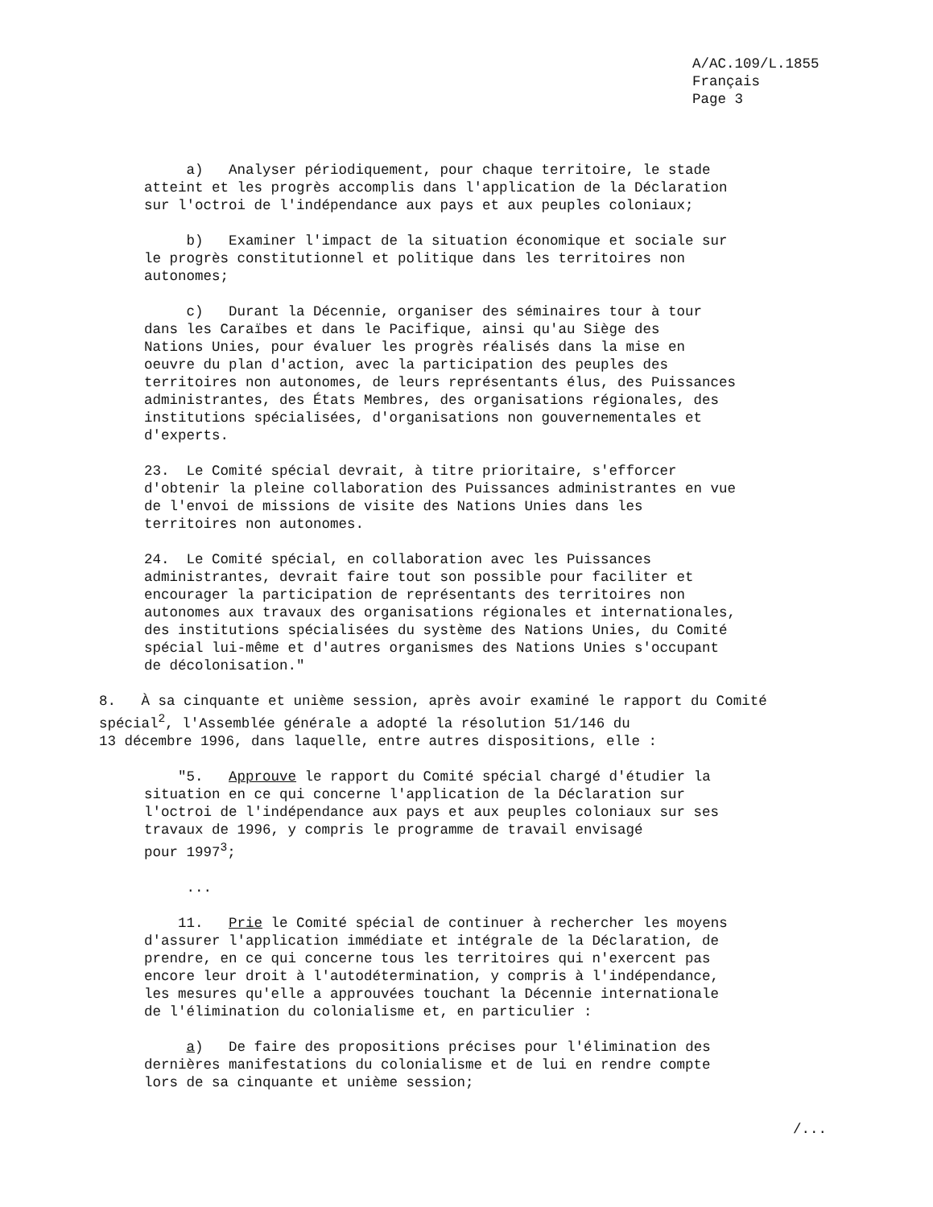A/AC.109/L.1855
Français
Page 3
a) Analyser périodiquement, pour chaque territoire, le stade atteint et les progrès accomplis dans l'application de la Déclaration sur l'octroi de l'indépendance aux pays et aux peuples coloniaux;
b) Examiner l'impact de la situation économique et sociale sur le progrès constitutionnel et politique dans les territoires non autonomes;
c) Durant la Décennie, organiser des séminaires tour à tour dans les Caraïbes et dans le Pacifique, ainsi qu'au Siège des Nations Unies, pour évaluer les progrès réalisés dans la mise en oeuvre du plan d'action, avec la participation des peuples des territoires non autonomes, de leurs représentants élus, des Puissances administrantes, des États Membres, des organisations régionales, des institutions spécialisées, d'organisations non gouvernementales et d'experts.
23. Le Comité spécial devrait, à titre prioritaire, s'efforcer d'obtenir la pleine collaboration des Puissances administrantes en vue de l'envoi de missions de visite des Nations Unies dans les territoires non autonomes.
24. Le Comité spécial, en collaboration avec les Puissances administrantes, devrait faire tout son possible pour faciliter et encourager la participation de représentants des territoires non autonomes aux travaux des organisations régionales et internationales, des institutions spécialisées du système des Nations Unies, du Comité spécial lui-même et d'autres organismes des Nations Unies s'occupant de décolonisation."
8. À sa cinquante et unième session, après avoir examiné le rapport du Comité spécial<sup>2</sup>, l'Assemblée générale a adopté la résolution 51/146 du 13 décembre 1996, dans laquelle, entre autres dispositions, elle :
"5. Approuve le rapport du Comité spécial chargé d'étudier la situation en ce qui concerne l'application de la Déclaration sur l'octroi de l'indépendance aux pays et aux peuples coloniaux sur ses travaux de 1996, y compris le programme de travail envisagé pour 1997<sup>3</sup>;
...
11. Prie le Comité spécial de continuer à rechercher les moyens d'assurer l'application immédiate et intégrale de la Déclaration, de prendre, en ce qui concerne tous les territoires qui n'exercent pas encore leur droit à l'autodétermination, y compris à l'indépendance, les mesures qu'elle a approuvées touchant la Décennie internationale de l'élimination du colonialisme et, en particulier :
a) De faire des propositions précises pour l'élimination des dernières manifestations du colonialisme et de lui en rendre compte lors de sa cinquante et unième session;
/...